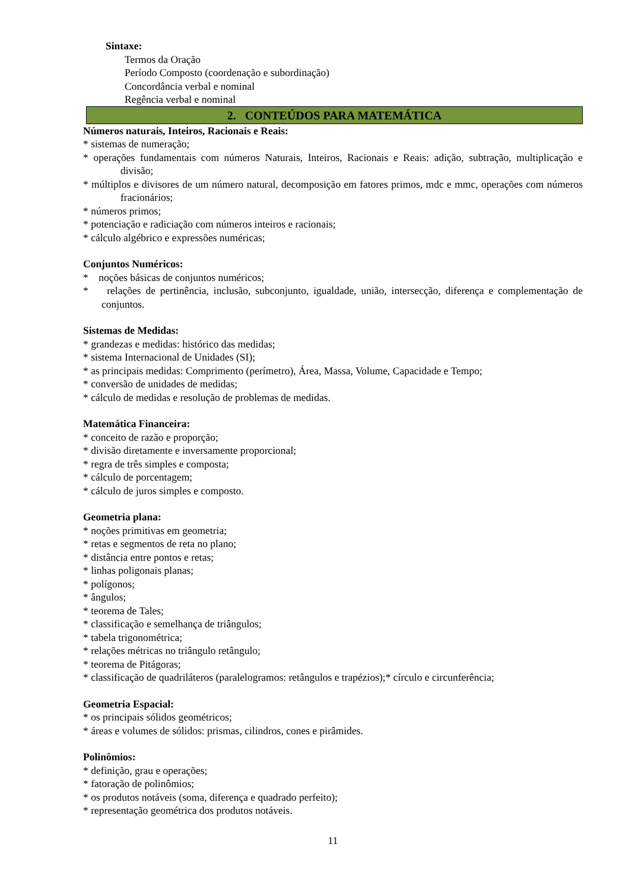Sintaxe:
Termos da Oração
Período Composto (coordenação e subordinação)
Concordância verbal e nominal
Regência verbal e nominal
2. CONTEÚDOS PARA MATEMÁTICA
Números naturais, Inteiros, Racionais e Reais:
* sistemas de numeração;
* operações fundamentais com números Naturais, Inteiros, Racionais e Reais: adição, subtração, multiplicação e divisão;
* múltiplos e divisores de um número natural, decomposição em fatores primos, mdc e mmc, operações com números fracionários;
* números primos;
* potenciação e radiciação com números inteiros e racionais;
* cálculo algébrico e expressões numéricas;
Conjuntos Numéricos:
* noções básicas de conjuntos numéricos;
* relações de pertinência, inclusão, subconjunto, igualdade, união, intersecção, diferença e complementação de conjuntos.
Sistemas de Medidas:
* grandezas e medidas: histórico das medidas;
* sistema Internacional de Unidades (SI);
* as principais medidas: Comprimento (perímetro), Área, Massa, Volume, Capacidade e Tempo;
* conversão de unidades de medidas;
* cálculo de medidas e resolução de problemas de medidas.
Matemática Financeira:
* conceito de razão e proporção;
* divisão diretamente e inversamente proporcional;
* regra de três simples e composta;
* cálculo de porcentagem;
* cálculo de juros simples e composto.
Geometria plana:
* noções primitivas em geometria;
* retas e segmentos de reta no plano;
* distância entre pontos e retas;
* linhas poligonais planas;
* polígonos;
* ângulos;
* teorema de Tales;
* classificação e semelhança de triângulos;
* tabela trigonométrica;
* relações métricas no triângulo retângulo;
* teorema de Pitágoras;
* classificação de quadriláteros (paralelogramos: retângulos e trapézios);* círculo e circunferência;
Geometria Espacial:
* os principais sólidos geométricos;
* áreas e volumes de sólidos: prismas, cilindros, cones e pirâmides.
Polinômios:
* definição, grau e operações;
* fatoração de polinômios;
* os produtos notáveis (soma, diferença e quadrado perfeito);
* representação geométrica dos produtos notáveis.
11